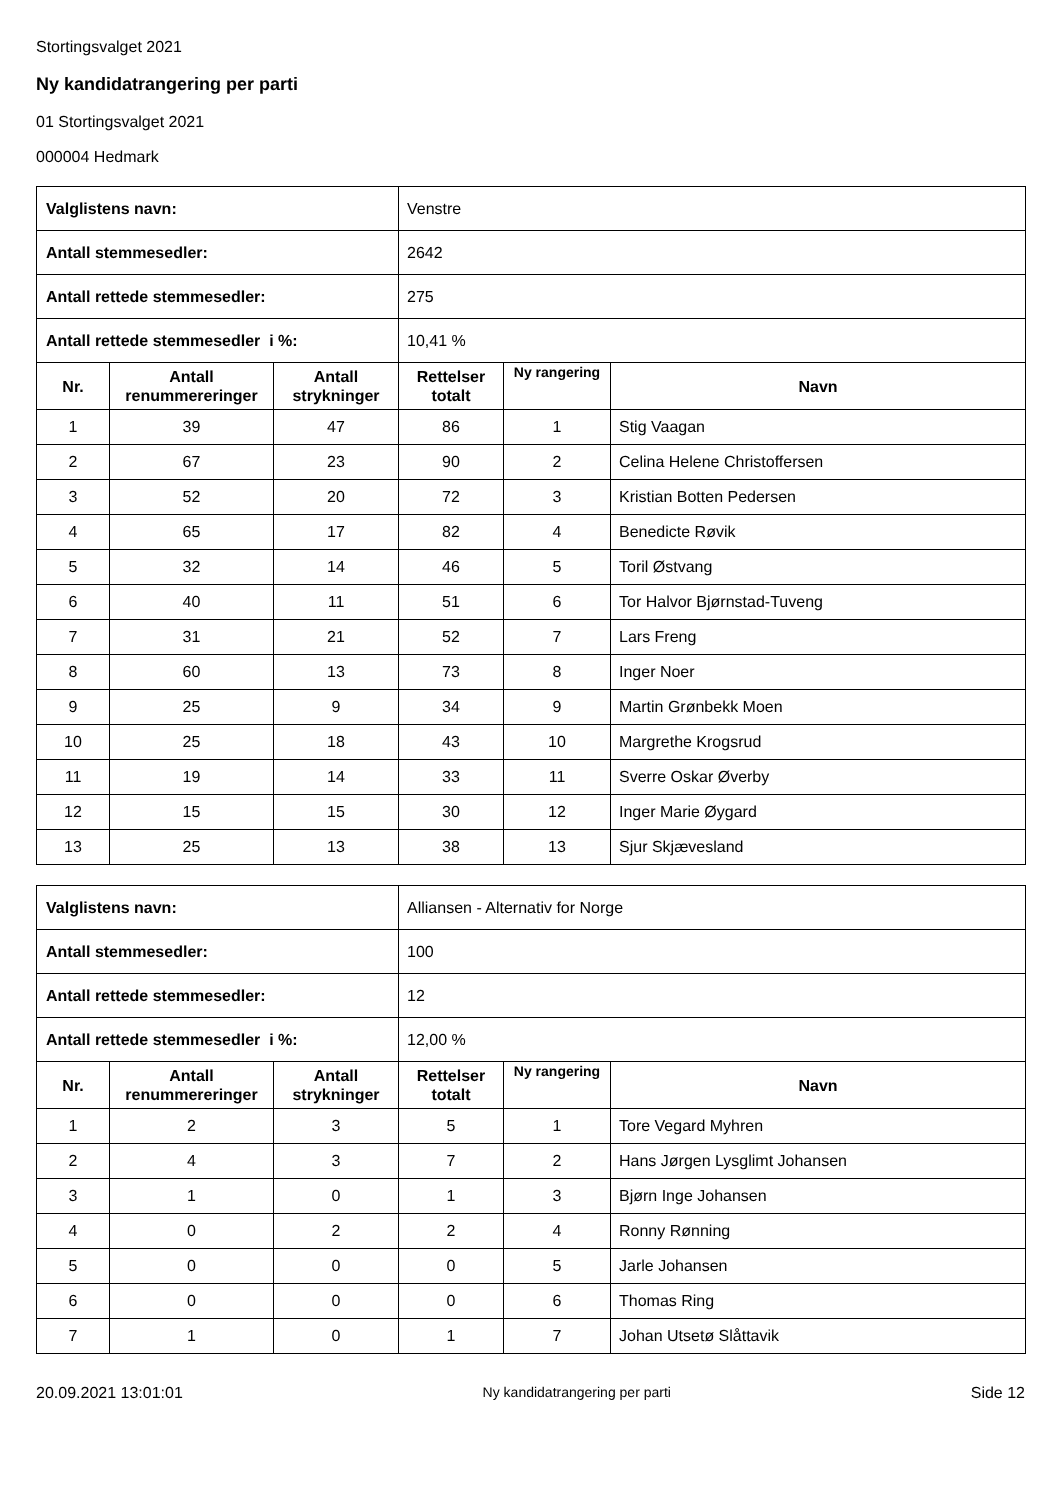Stortingsvalget 2021
Ny kandidatrangering per parti
01 Stortingsvalget 2021
000004 Hedmark
| Valglistens navn: | | | Venstre | | |
| Antall stemmesedler: | | | 2642 | | |
| Antall rettede stemmesedler: | | | 275 | | |
| Antall rettede stemmesedler i %: | | | 10,41 % | | |
| Nr. | Antall renummereringer | Antall strykninger | Rettelser totalt | Ny rangering | Navn |
| 1 | 39 | 47 | 86 | 1 | Stig Vaagan |
| 2 | 67 | 23 | 90 | 2 | Celina Helene Christoffersen |
| 3 | 52 | 20 | 72 | 3 | Kristian Botten Pedersen |
| 4 | 65 | 17 | 82 | 4 | Benedicte Røvik |
| 5 | 32 | 14 | 46 | 5 | Toril Østvang |
| 6 | 40 | 11 | 51 | 6 | Tor Halvor Bjørnstad-Tuveng |
| 7 | 31 | 21 | 52 | 7 | Lars Freng |
| 8 | 60 | 13 | 73 | 8 | Inger Noer |
| 9 | 25 | 9 | 34 | 9 | Martin Grønbekk Moen |
| 10 | 25 | 18 | 43 | 10 | Margrethe Krogsrud |
| 11 | 19 | 14 | 33 | 11 | Sverre Oskar Øverby |
| 12 | 15 | 15 | 30 | 12 | Inger Marie Øygard |
| 13 | 25 | 13 | 38 | 13 | Sjur Skjævesland |
| Valglistens navn: | | | Alliansen - Alternativ for Norge | | |
| Antall stemmesedler: | | | 100 | | |
| Antall rettede stemmesedler: | | | 12 | | |
| Antall rettede stemmesedler i %: | | | 12,00 % | | |
| Nr. | Antall renummereringer | Antall strykninger | Rettelser totalt | Ny rangering | Navn |
| 1 | 2 | 3 | 5 | 1 | Tore Vegard Myhren |
| 2 | 4 | 3 | 7 | 2 | Hans Jørgen Lysglimt Johansen |
| 3 | 1 | 0 | 1 | 3 | Bjørn Inge Johansen |
| 4 | 0 | 2 | 2 | 4 | Ronny Rønning |
| 5 | 0 | 0 | 0 | 5 | Jarle Johansen |
| 6 | 0 | 0 | 0 | 6 | Thomas Ring |
| 7 | 1 | 0 | 1 | 7 | Johan Utsetø Slåttavik |
20.09.2021 13:01:01 Ny kandidatrangering per parti Side 12